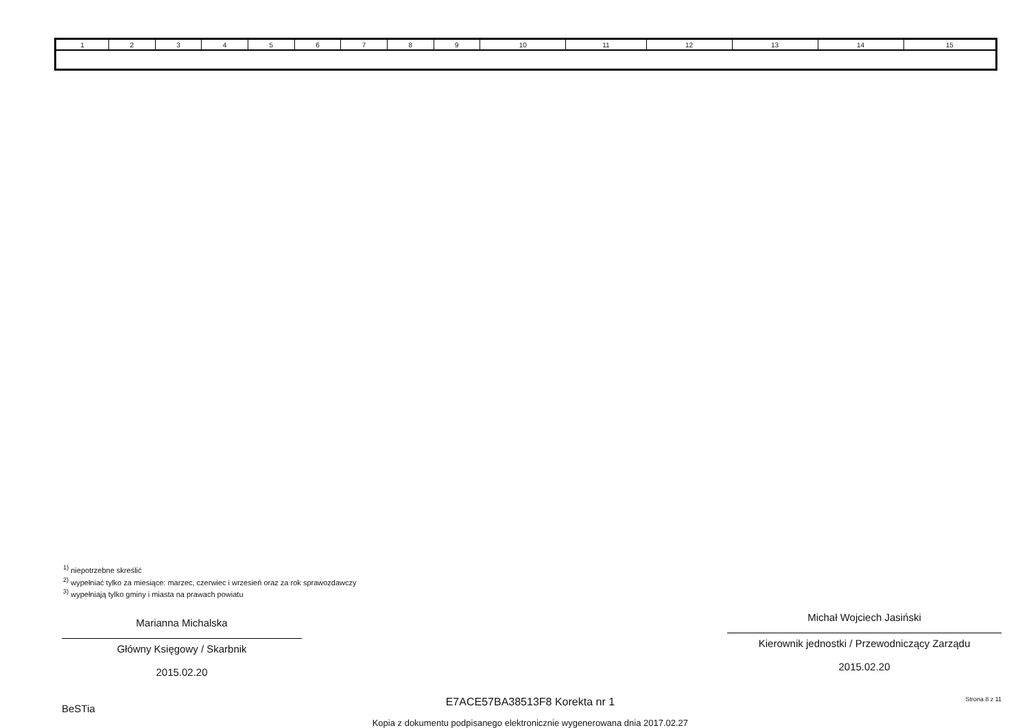| 1 | 2 | 3 | 4 | 5 | 6 | 7 | 8 | 9 | 10 | 11 | 12 | 13 | 14 | 15 |
<sup>1)</sup> niepotrzebne skreślić
<sup>2)</sup> wypełniać tylko za miesiące: marzec, czerwiec i wrzesień oraz za rok sprawozdawczy
<sup>3)</sup> wypełniają tylko gminy i miasta na prawach powiatu
Marianna Michalska
Główny Księgowy / Skarbnik
2015.02.20
Michał Wojciech Jasiński
Kierownik jednostki / Przewodniczący Zarządu
2015.02.20
BeSTia
E7ACE57BA38513F8 Korekta nr 1
Kopia z dokumentu podpisanego elektronicznie wygenerowana dnia 2017.02.27
Strona 8 z 11